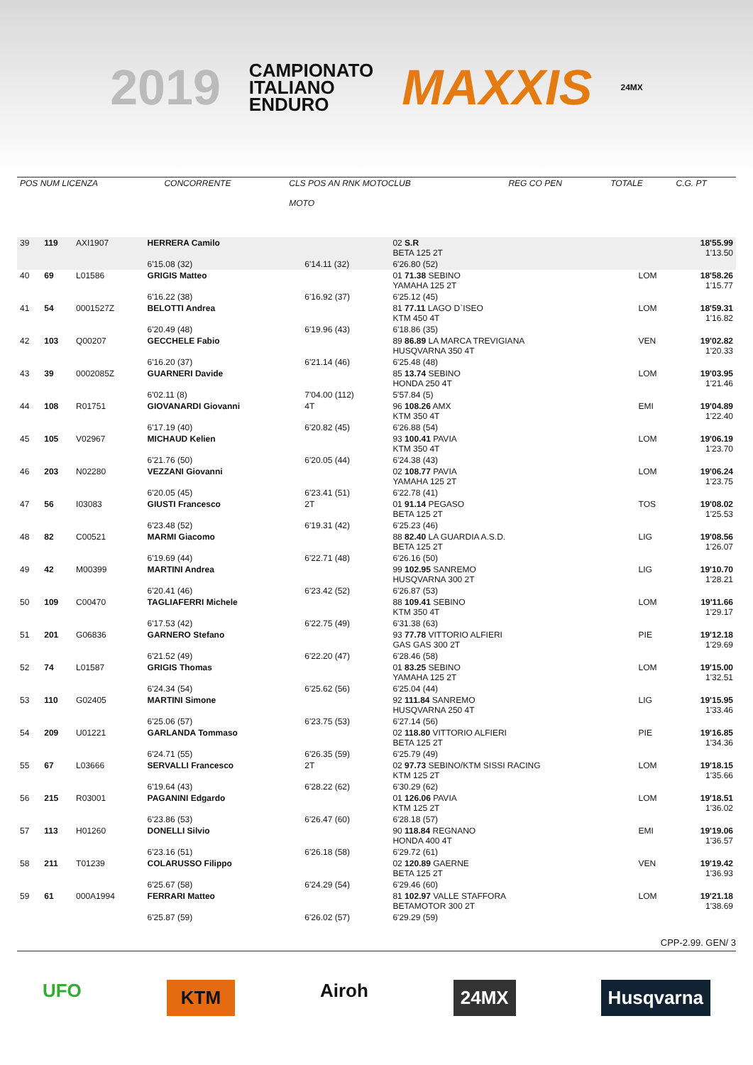2019
CAMPIONATO
ITALIANO
ENDURO
MAXXIS
24MX
| POS NUM LICENZA | CONCORRENTE | CLS POS AN RNK MOTOCLUB MOTO | REG CO PEN | TOTALE | C.G. PT |
| 39 | 119 | AXI1907 | HERRERA Camilo | | 02 S.R BETA 125 2T | | 18'55.99 1'13.50 |
| | | | 6'15.08 (32) | 6'14.11 (32) | 6'26.80 (52) | | |
| 40 | 69 | L01586 | GRIGIS Matteo | | 01 71.38 SEBINO YAMAHA 125 2T | LOM | 18'58.26 1'15.77 |
| | | | 6'16.22 (38) | 6'16.92 (37) | 6'25.12 (45) | | |
| 41 | 54 | 0001527Z | BELOTTI Andrea | | 81 77.11 LAGO D`ISEO KTM 450 4T | LOM | 18'59.31 1'16.82 |
| | | | 6'20.49 (48) | 6'19.96 (43) | 6'18.86 (35) | | |
| 42 | 103 | Q00207 | GECCHELE Fabio | | 89 86.89 LA MARCA TREVIGIANA HUSQVARNA 350 4T | VEN | 19'02.82 1'20.33 |
| | | | 6'16.20 (37) | 6'21.14 (46) | 6'25.48 (48) | | |
| 43 | 39 | 0002085Z | GUARNERI Davide | | 85 13.74 SEBINO HONDA 250 4T | LOM | 19'03.95 1'21.46 |
| | | | 6'02.11 (8) | 7'04.00 (112) | 5'57.84 (5) | | |
| 44 | 108 | R01751 | GIOVANARDI Giovanni | 4T | 96 108.26 AMX KTM 350 4T | EMI | 19'04.89 1'22.40 |
| | | | 6'17.19 (40) | 6'20.82 (45) | 6'26.88 (54) | | |
| 45 | 105 | V02967 | MICHAUD Kelien | | 93 100.41 PAVIA KTM 350 4T | LOM | 19'06.19 1'23.70 |
| | | | 6'21.76 (50) | 6'20.05 (44) | 6'24.38 (43) | | |
| 46 | 203 | N02280 | VEZZANI Giovanni | | 02 108.77 PAVIA YAMAHA 125 2T | LOM | 19'06.24 1'23.75 |
| | | | 6'20.05 (45) | 6'23.41 (51) | 6'22.78 (41) | | |
| 47 | 56 | I03083 | GIUSTI Francesco | 2T | 01 91.14 PEGASO BETA 125 2T | TOS | 19'08.02 1'25.53 |
| | | | 6'23.48 (52) | 6'19.31 (42) | 6'25.23 (46) | | |
| 48 | 82 | C00521 | MARMI Giacomo | | 88 82.40 LA GUARDIA A.S.D. BETA 125 2T | LIG | 19'08.56 1'26.07 |
| | | | 6'19.69 (44) | 6'22.71 (48) | 6'26.16 (50) | | |
| 49 | 42 | M00399 | MARTINI Andrea | | 99 102.95 SANREMO HUSQVARNA 300 2T | LIG | 19'10.70 1'28.21 |
| | | | 6'20.41 (46) | 6'23.42 (52) | 6'26.87 (53) | | |
| 50 | 109 | C00470 | TAGLIAFERRI Michele | | 88 109.41 SEBINO KTM 350 4T | LOM | 19'11.66 1'29.17 |
| | | | 6'17.53 (42) | 6'22.75 (49) | 6'31.38 (63) | | |
| 51 | 201 | G06836 | GARNERO Stefano | | 93 77.78 VITTORIO ALFIERI GAS GAS 300 2T | PIE | 19'12.18 1'29.69 |
| | | | 6'21.52 (49) | 6'22.20 (47) | 6'28.46 (58) | | |
| 52 | 74 | L01587 | GRIGIS Thomas | | 01 83.25 SEBINO YAMAHA 125 2T | LOM | 19'15.00 1'32.51 |
| | | | 6'24.34 (54) | 6'25.62 (56) | 6'25.04 (44) | | |
| 53 | 110 | G02405 | MARTINI Simone | | 92 111.84 SANREMO HUSQVARNA 250 4T | LIG | 19'15.95 1'33.46 |
| | | | 6'25.06 (57) | 6'23.75 (53) | 6'27.14 (56) | | |
| 54 | 209 | U01221 | GARLANDA Tommaso | | 02 118.80 VITTORIO ALFIERI BETA 125 2T | PIE | 19'16.85 1'34.36 |
| | | | 6'24.71 (55) | 6'26.35 (59) | 6'25.79 (49) | | |
| 55 | 67 | L03666 | SERVALLI Francesco | 2T | 02 97.73 SEBINO/KTM SISSI RACING KTM 125 2T | LOM | 19'18.15 1'35.66 |
| | | | 6'19.64 (43) | 6'28.22 (62) | 6'30.29 (62) | | |
| 56 | 215 | R03001 | PAGANINI Edgardo | | 01 126.06 PAVIA KTM 125 2T | LOM | 19'18.51 1'36.02 |
| | | | 6'23.86 (53) | 6'26.47 (60) | 6'28.18 (57) | | |
| 57 | 113 | H01260 | DONELLI Silvio | | 90 118.84 REGNANO HONDA 400 4T | EMI | 19'19.06 1'36.57 |
| | | | 6'23.16 (51) | 6'26.18 (58) | 6'29.72 (61) | | |
| 58 | 211 | T01239 | COLARUSSO Filippo | | 02 120.89 GAERNE BETA 125 2T | VEN | 19'19.42 1'36.93 |
| | | | 6'25.67 (58) | 6'24.29 (54) | 6'29.46 (60) | | |
| 59 | 61 | 000A1994 | FERRARI Matteo | | 81 102.97 VALLE STAFFORA BETAMOTOR 300 2T | LOM | 19'21.18 1'38.69 |
| | | | 6'25.87 (59) | 6'26.02 (57) | 6'29.29 (59) | | |
CPP-2.99. GEN/ 3
UFO KTM Airoh 24MX Husqvarna